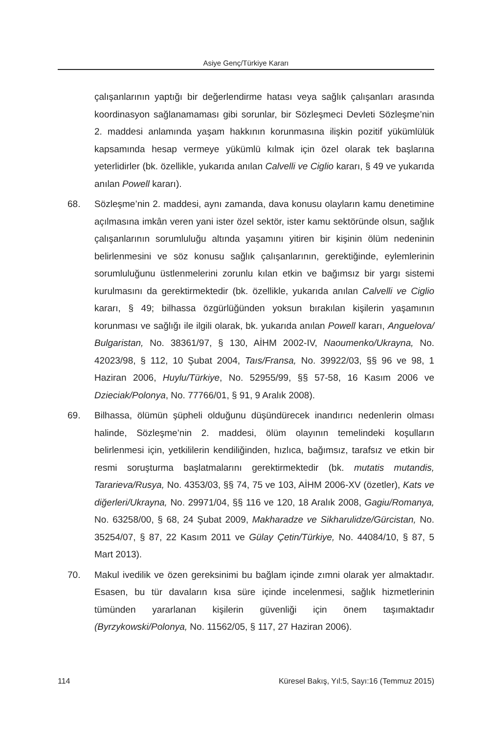Asiye Genç/Türkiye Kararı
çalışanlarının yaptığı bir değerlendirme hatası veya sağlık çalışanları arasında koordinasyon sağlanamaması gibi sorunlar, bir Sözleşmeci Devleti Sözleşme’nin 2. maddesi anlamında yaşam hakkının korunmasına ilişkin pozitif yükümlülük kapsamında hesap vermeye yükümlü kılmak için özel olarak tek başlarına yeterlidirler (bk. özellikle, yukarıda anılan Calvelli ve Ciglio kararı, § 49 ve yukarıda anılan Powell kararı).
68. Sözleşme’nin 2. maddesi, aynı zamanda, dava konusu olayların kamu denetimine açılmasına imkân veren yani ister özel sektör, ister kamu sektöründe olsun, sağlık çalışanlarının sorumluluğu altında yaşamını yitiren bir kişinin ölüm nedeninin belirlenmesini ve söz konusu sağlık çalışanlarının, gerektiğinde, eylemlerinin sorumluluğunu üstlenmelerini zorunlu kılan etkin ve bağımsız bir yargı sistemi kurulmasını da gerektirmektedir (bk. özellikle, yukarıda anılan Calvelli ve Ciglio kararı, § 49; bilhassa özgürlüğünden yoksun bırakılan kişilerin yaşamının korunması ve sağlığı ile ilgili olarak, bk. yukarıda anılan Powell kararı, Anguelova/ Bulgaristan, No. 38361/97, § 130, AİHM 2002-IV, Naoumenko/Ukrayna, No. 42023/98, § 112, 10 Şubat 2004, Taıs/Fransa, No. 39922/03, §§ 96 ve 98, 1 Haziran 2006, Huylu/Türkiye, No. 52955/99, §§ 57-58, 16 Kasım 2006 ve Dzieciak/Polonya, No. 77766/01, § 91, 9 Aralık 2008).
69. Bilhassa, ölümün şüpheli olduğunu düşündürecek inandırıcı nedenlerin olması halinde, Sözleşme’nin 2. maddesi, ölüm olayının temelindeki koşulların belirlenmesi için, yetkililerin kendiliğinden, hızlıca, bağımsız, tarafsız ve etkin bir resmi soruşturma başlatmalarını gerektirmektedir (bk. mutatis mutandis, Tararieva/Rusya, No. 4353/03, §§ 74, 75 ve 103, AİHM 2006-XV (özetler), Kats ve diğerleri/Ukrayna, No. 29971/04, §§ 116 ve 120, 18 Aralık 2008, Gagiu/Romanya, No. 63258/00, § 68, 24 Şubat 2009, Makharadze ve Sikharulidze/Gürcistan, No. 35254/07, § 87, 22 Kasım 2011 ve Gülay Çetin/Türkiye, No. 44084/10, § 87, 5 Mart 2013).
70. Makul ivedilik ve özen gereksinimi bu bağlam içinde zımni olarak yer almaktadır. Esasen, bu tür davaların kısa süre içinde incelenmesi, sağlık hizmetlerinin tümünden yararlanan kişilerin güvenliği için önem taşımaktadır (Byrzykowski/Polonya, No. 11562/05, § 117, 27 Haziran 2006).
114 Küresel Bakış, Yıl:5, Sayı:16 (Temmuz 2015)